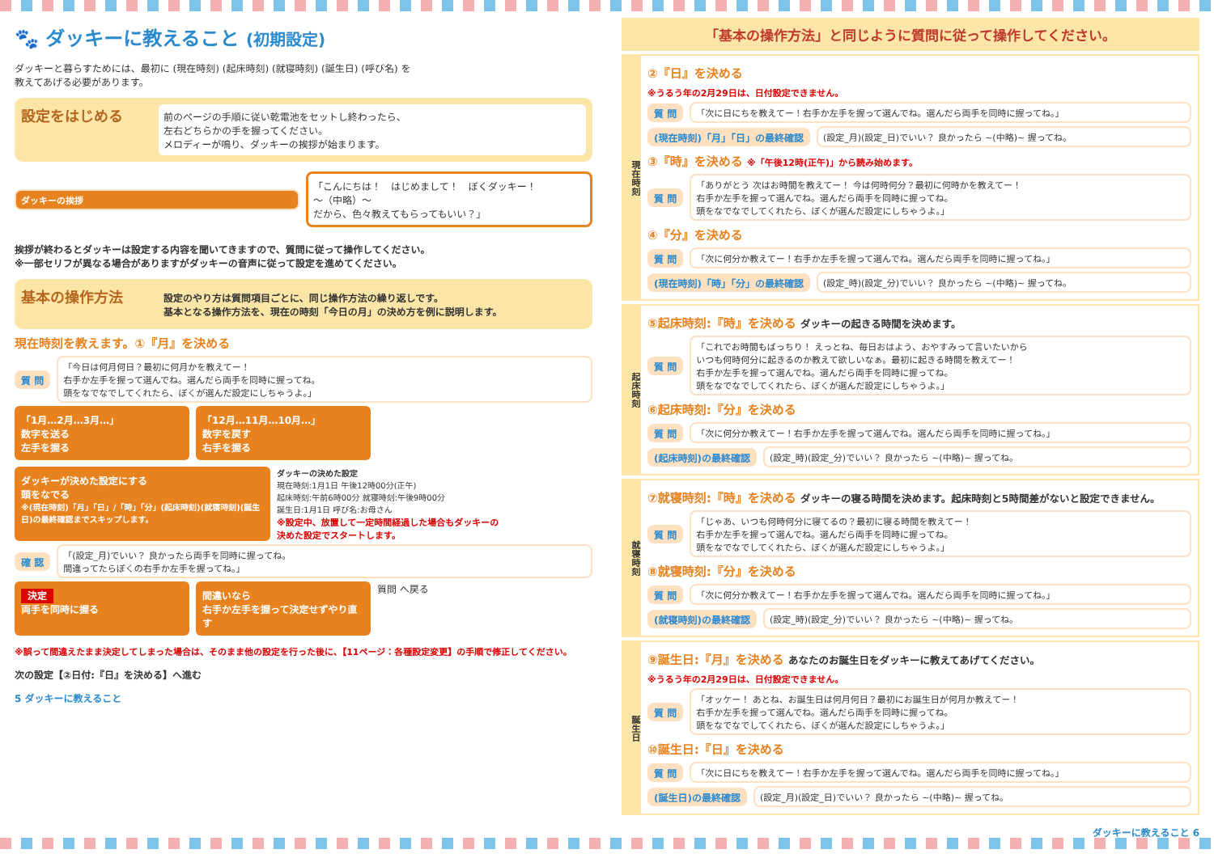🐾 ダッキーに教えること (初期設定)
ダッキーと暮らすためには、最初に (現在時刻) (起床時刻) (就寝時刻) (誕生日) (呼び名) を
教えてあげる必要があります。
設定をはじめる
前のページの手順に従い乾電池をセットし終わったら、
左右どちらかの手を握ってください。
メロディーが鳴り、ダッキーの挨拶が始まります。
ダッキーの挨拶
「こんにちは！　はじめまして！　ぼくダッキー！
～（中略）～
だから、色々教えてもらってもいい？」
挨拶が終わるとダッキーは設定する内容を聞いてきますので、質問に従って操作してください。
※一部セリフが異なる場合がありますがダッキーの音声に従って設定を進めてください。
基本の操作方法
設定のやり方は質問項目ごとに、同じ操作方法の繰り返しです。
基本となる操作方法を、現在の時刻「今日の月」の決め方を例に説明します。
現在時刻を教えます。①『月』を決める
質 問 「今日は何月何日？最初に何月かを教えてー！
右手か左手を握って選んでね。選んだら両手を同時に握ってね。
頭をなでなでしてくれたら、ぼくが選んだ設定にしちゃうよ。」
「1月…2月…3月…」
数字を送る
左手を握る
「12月…11月…10月…」
数字を戻す
右手を握る
ダッキーが決めた設定にする
頭をなでる
※(現在時刻)「月」「日」/「時」「分」(起床時刻)(就寝時刻)(誕生日)の最終確認までスキップします。
ダッキーの決めた設定
現在時刻:1月1日 午後12時00分(正午)
起床時刻:午前6時00分 就寝時刻:午後9時00分
誕生日:1月1日 呼び名:お母さん
※設定中、放置して一定時間経過した場合もダッキーの決めた設定でスタートします。
確 認 「(設定_月)でいい？ 良かったら両手を同時に握ってね。
間違ってたらぼくの右手か左手を握ってね。」
決定
両手を同時に握る
間違いなら
右手か左手を握って決定せずやり直す
質問 へ戻る
※誤って間違えたまま決定してしまった場合は、そのまま他の設定を行った後に、【11ページ：各種設定変更】の手順で修正してください。
次の設定【②日付:『日』を決める】へ進む
5 ダッキーに教えること
「基本の操作方法」と同じように質問に従って操作してください。
現在時刻
②『日』を決める
※うるう年の2月29日は、日付設定できません。
質 問 「次に日にちを教えてー！右手か左手を握って選んでね。選んだら両手を同時に握ってね。」
(現在時刻)「月」「日」の最終確認 (設定_月)(設定_日)でいい？ 良かったら ~(中略)~ 握ってね。
③『時』を決める ※「午後12時(正午)」から読み始めます。
質 問 「ありがとう 次はお時間を教えてー！ 今は何時何分？最初に何時かを教えてー！
右手か左手を握って選んでね。選んだら両手を同時に握ってね。
頭をなでなでしてくれたら、ぼくが選んだ設定にしちゃうよ。」
④『分』を決める
質 問 「次に何分か教えてー！右手か左手を握って選んでね。選んだら両手を同時に握ってね。」
(現在時刻)「時」「分」の最終確認 (設定_時)(設定_分)でいい？ 良かったら ~(中略)~ 握ってね。
起床時刻
⑤起床時刻:『時』を決める ダッキーの起きる時間を決めます。
質 問 「これでお時間もばっちり！ えっとね、毎日おはよう、おやすみって言いたいから
いつも何時何分に起きるのか教えて欲しいなぁ。最初に起きる時間を教えてー！
右手か左手を握って選んでね。選んだら両手を同時に握ってね。
頭をなでなでしてくれたら、ぼくが選んだ設定にしちゃうよ。」
⑥起床時刻:『分』を決める
質 問 「次に何分か教えてー！右手か左手を握って選んでね。選んだら両手を同時に握ってね。」
(起床時刻)の最終確認 (設定_時)(設定_分)でいい？ 良かったら ~(中略)~ 握ってね。
就寝時刻
⑦就寝時刻:『時』を決める ダッキーの寝る時間を決めます。起床時刻と5時間差がないと設定できません。
質 問 「じゃあ、いつも何時何分に寝てるの？最初に寝る時間を教えてー！
右手か左手を握って選んでね。選んだら両手を同時に握ってね。
頭をなでなでしてくれたら、ぼくが選んだ設定にしちゃうよ。」
⑧就寝時刻:『分』を決める
質 問 「次に何分か教えてー！右手か左手を握って選んでね。選んだら両手を同時に握ってね。」
(就寝時刻)の最終確認 (設定_時)(設定_分)でいい？ 良かったら ~(中略)~ 握ってね。
誕生日
⑨誕生日:『月』を決める あなたのお誕生日をダッキーに教えてあげてください。
※うるう年の2月29日は、日付設定できません。
質 問 「オッケー！ あとね、お誕生日は何月何日？最初にお誕生日が何月か教えてー！
右手か左手を握って選んでね。選んだら両手を同時に握ってね。
頭をなでなでしてくれたら、ぼくが選んだ設定にしちゃうよ。」
⑩誕生日:『日』を決める
質 問 「次に日にちを教えてー！右手か左手を握って選んでね。選んだら両手を同時に握ってね。」
(誕生日)の最終確認 (設定_月)(設定_日)でいい？ 良かったら ~(中略)~ 握ってね。
ダッキーに教えること 6